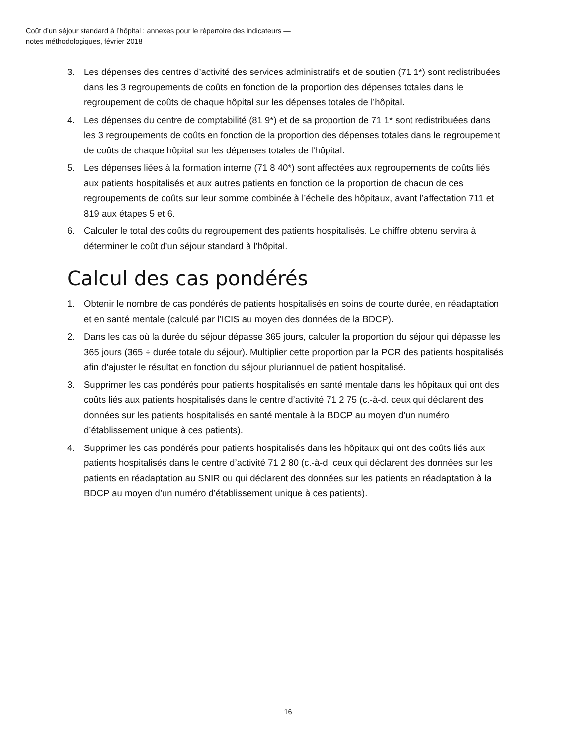Coût d’un séjour standard à l’hôpital : annexes pour le répertoire des indicateurs —
notes méthodologiques, février 2018
3. Les dépenses des centres d’activité des services administratifs et de soutien (71 1*) sont redistribuées dans les 3 regroupements de coûts en fonction de la proportion des dépenses totales dans le regroupement de coûts de chaque hôpital sur les dépenses totales de l’hôpital.
4. Les dépenses du centre de comptabilité (81 9*) et de sa proportion de 71 1* sont redistribuées dans les 3 regroupements de coûts en fonction de la proportion des dépenses totales dans le regroupement de coûts de chaque hôpital sur les dépenses totales de l’hôpital.
5. Les dépenses liées à la formation interne (71 8 40*) sont affectées aux regroupements de coûts liés aux patients hospitalisés et aux autres patients en fonction de la proportion de chacun de ces regroupements de coûts sur leur somme combinée à l’échelle des hôpitaux, avant l’affectation 711 et 819 aux étapes 5 et 6.
6. Calculer le total des coûts du regroupement des patients hospitalisés. Le chiffre obtenu servira à déterminer le coût d’un séjour standard à l’hôpital.
Calcul des cas pondérés
1. Obtenir le nombre de cas pondérés de patients hospitalisés en soins de courte durée, en réadaptation et en santé mentale (calculé par l’ICIS au moyen des données de la BDCP).
2. Dans les cas où la durée du séjour dépasse 365 jours, calculer la proportion du séjour qui dépasse les 365 jours (365 ÷ durée totale du séjour). Multiplier cette proportion par la PCR des patients hospitalisés afin d’ajuster le résultat en fonction du séjour pluriannuel de patient hospitalisé.
3. Supprimer les cas pondérés pour patients hospitalisés en santé mentale dans les hôpitaux qui ont des coûts liés aux patients hospitalisés dans le centre d’activité 71 2 75 (c.-à-d. ceux qui déclarent des données sur les patients hospitalisés en santé mentale à la BDCP au moyen d’un numéro d’établissement unique à ces patients).
4. Supprimer les cas pondérés pour patients hospitalisés dans les hôpitaux qui ont des coûts liés aux patients hospitalisés dans le centre d’activité 71 2 80 (c.-à-d. ceux qui déclarent des données sur les patients en réadaptation au SNIR ou qui déclarent des données sur les patients en réadaptation à la BDCP au moyen d’un numéro d’établissement unique à ces patients).
16